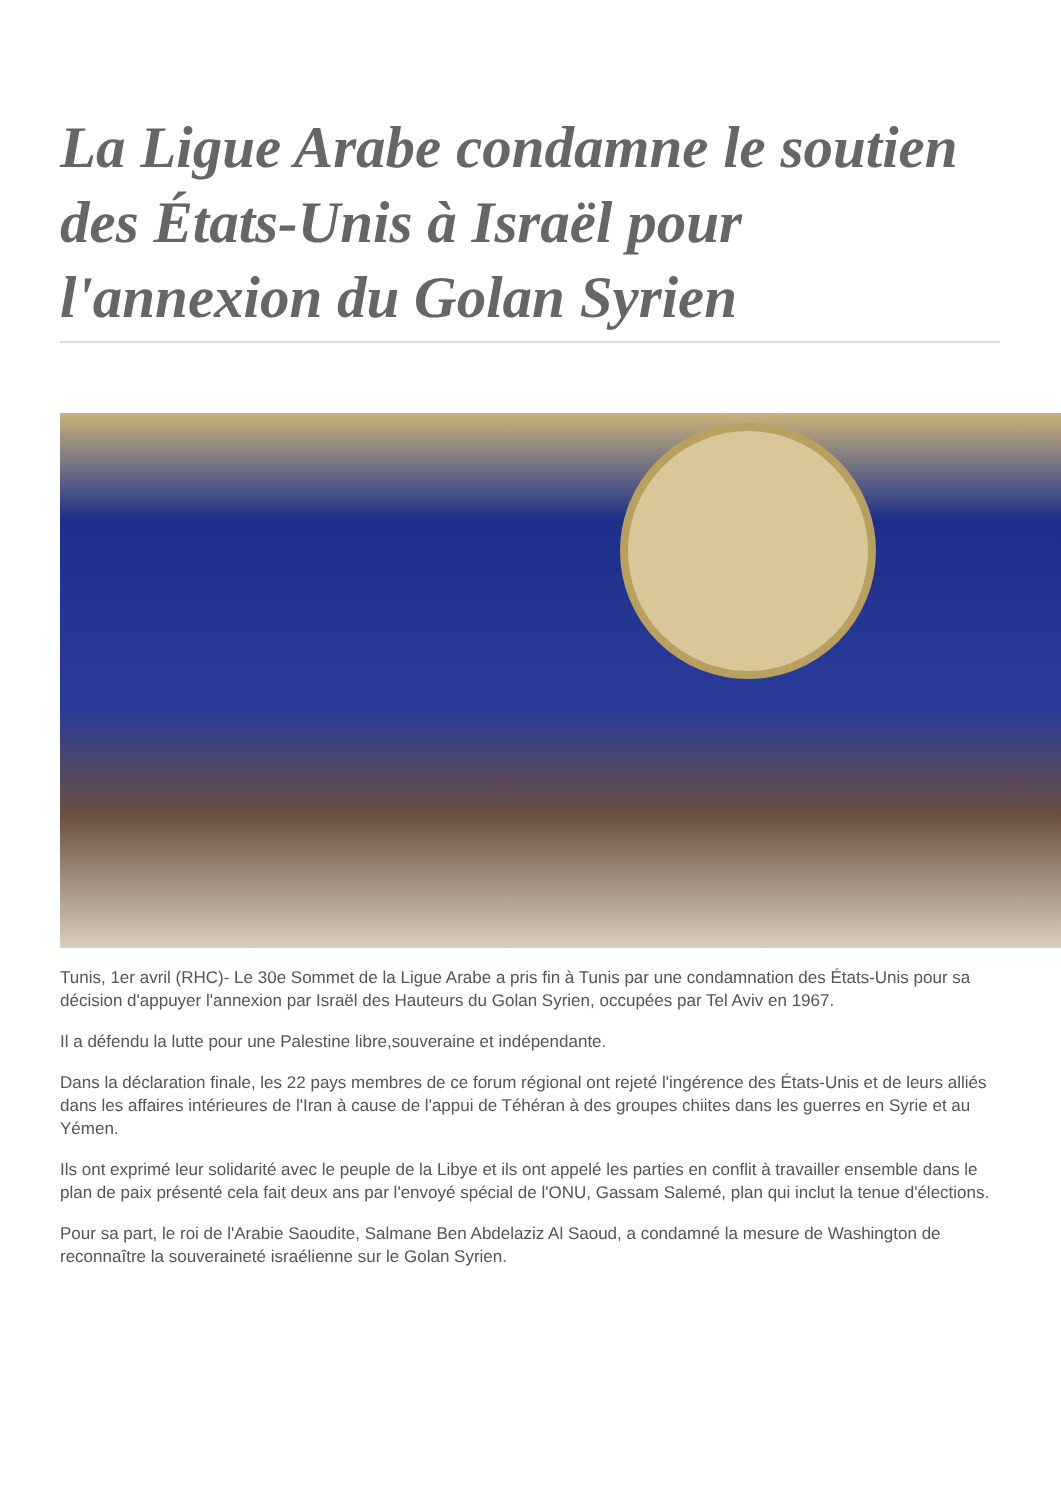La Ligue Arabe condamne le soutien des États-Unis à Israël pour l'annexion du Golan Syrien
Tunis, 1er avril (RHC)- Le 30e Sommet de la Ligue Arabe a pris fin à Tunis par une condamnation des États-Unis pour sa décision d'appuyer l'annexion par Israël des Hauteurs du Golan Syrien, occupées par Tel Aviv en 1967.
Il a défendu la lutte pour une Palestine libre,souveraine et indépendante.
Dans la déclaration finale, les 22 pays membres de ce forum régional ont rejeté l'ingérence des États-Unis et de leurs alliés dans les affaires intérieures de l'Iran à cause de l'appui de Téhéran à des groupes chiites dans les guerres en Syrie et au Yémen.
Ils ont exprimé leur solidarité avec le peuple de la Libye et ils ont appelé les parties en conflit à travailler ensemble dans le plan de paix présenté cela fait deux ans par l'envoyé spécial de l'ONU, Gassam Salemé, plan qui inclut la tenue d'élections.
Pour sa part, le roi de l'Arabie Saoudite, Salmane Ben Abdelaziz Al Saoud, a condamné la mesure de Washington de reconnaître la souveraineté israélienne sur le Golan Syrien.